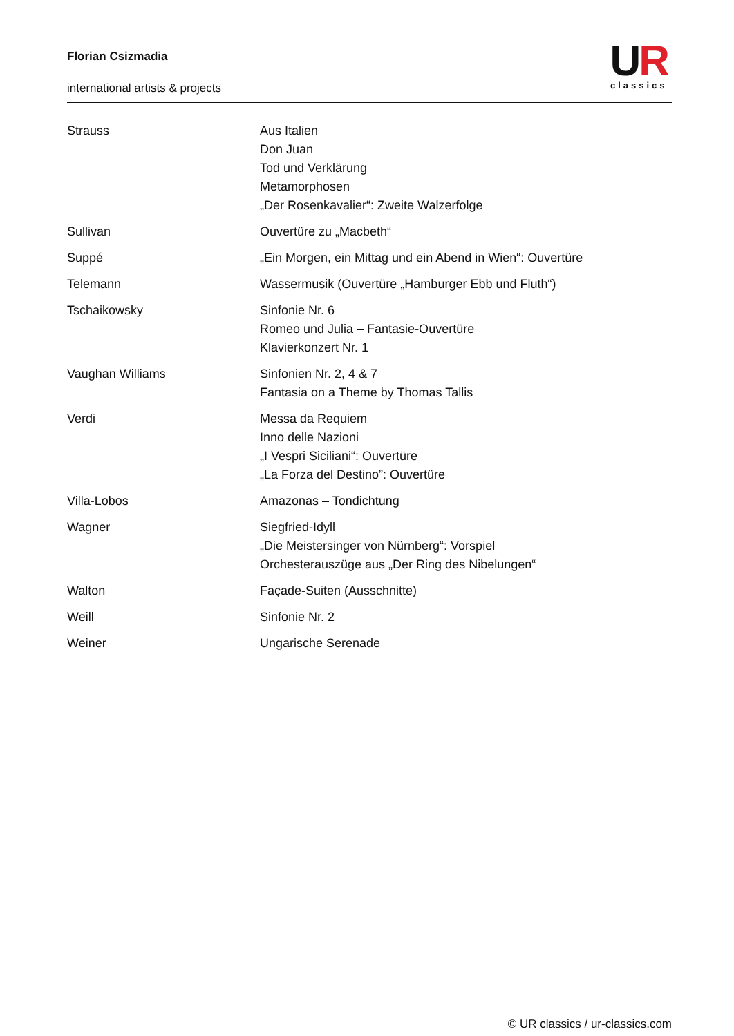Florian Csizmadia
international artists & projects
UR
classics
| Strauss | Aus Italien Don Juan Tod und Verklärung Metamorphosen „Der Rosenkavalier“: Zweite Walzerfolge |
| Sullivan | Ouvertüre zu „Macbeth“ |
| Suppé | „Ein Morgen, ein Mittag und ein Abend in Wien“: Ouvertüre |
| Telemann | Wassermusik (Ouvertüre „Hamburger Ebb und Fluth“) |
| Tschaikowsky | Sinfonie Nr. 6 Romeo und Julia – Fantasie-Ouvertüre Klavierkonzert Nr. 1 |
| Vaughan Williams | Sinfonien Nr. 2, 4 & 7 Fantasia on a Theme by Thomas Tallis |
| Verdi | Messa da Requiem Inno delle Nazioni „I Vespri Siciliani“: Ouvertüre „La Forza del Destino”: Ouvertüre |
| Villa-Lobos | Amazonas – Tondichtung |
| Wagner | Siegfried-Idyll „Die Meistersinger von Nürnberg“: Vorspiel Orchesterauszüge aus „Der Ring des Nibelungen“ |
| Walton | Façade-Suiten (Ausschnitte) |
| Weill | Sinfonie Nr. 2 |
| Weiner | Ungarische Serenade |
© UR classics / ur-classics.com